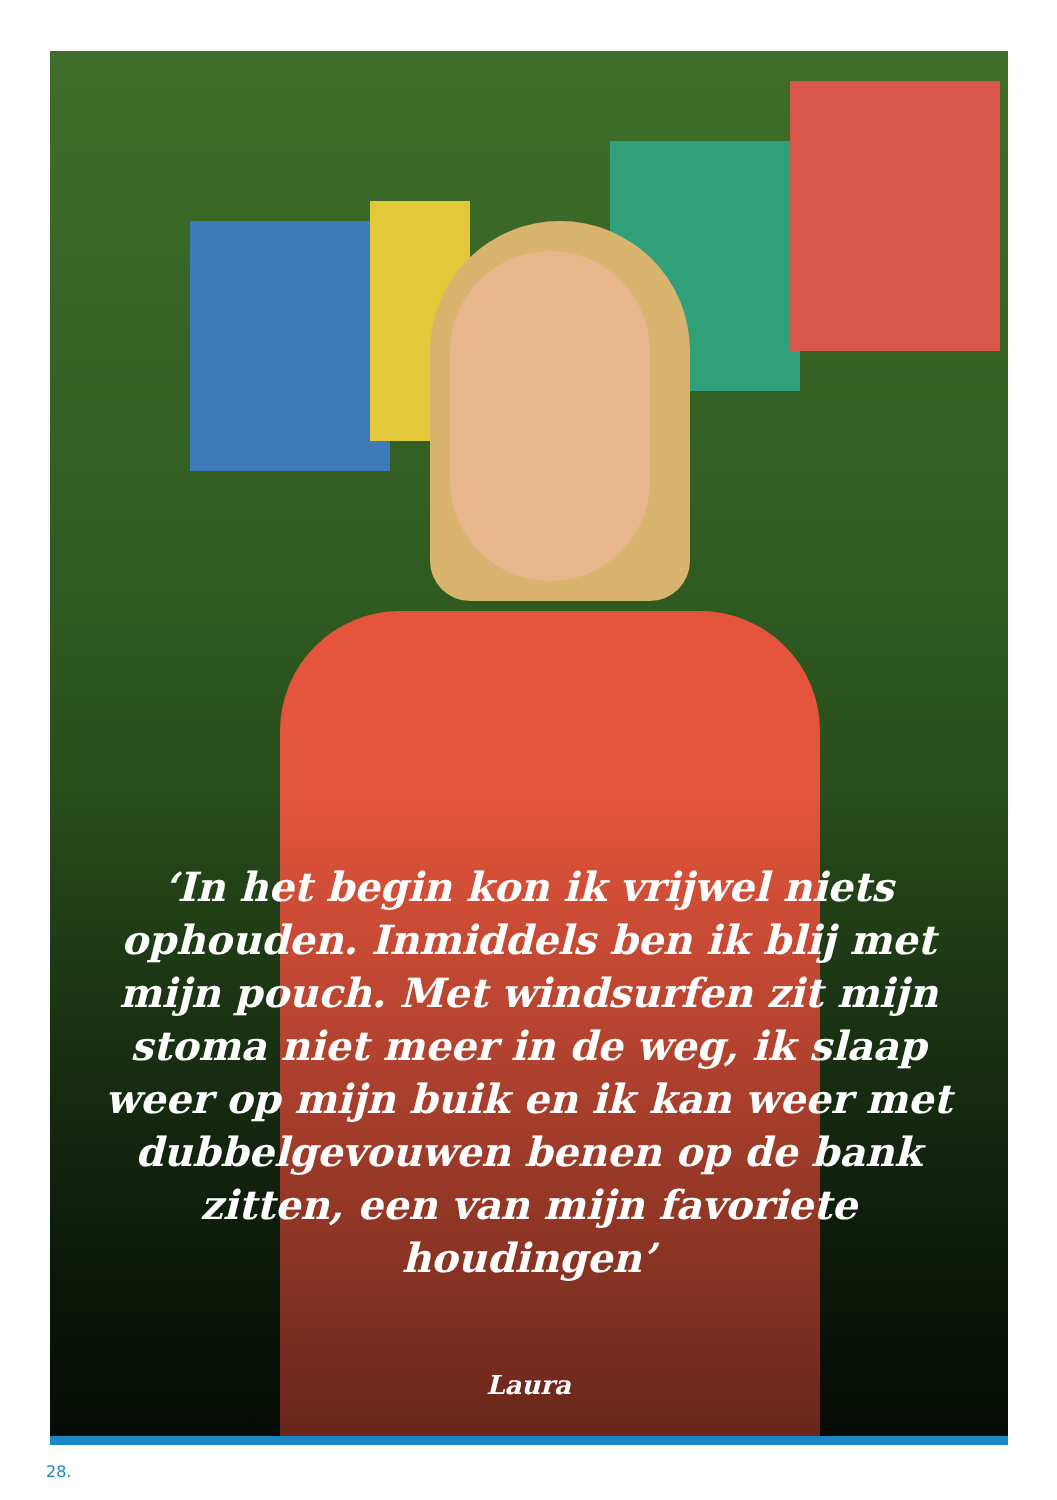‘In het begin kon ik vrijwel niets ophouden. Inmiddels ben ik blij met mijn pouch. Met windsurfen zit mijn stoma niet meer in de weg, ik slaap weer op mijn buik en ik kan weer met dubbelgevouwen benen op de bank zitten, een van mijn favoriete houdingen’
Laura
28.